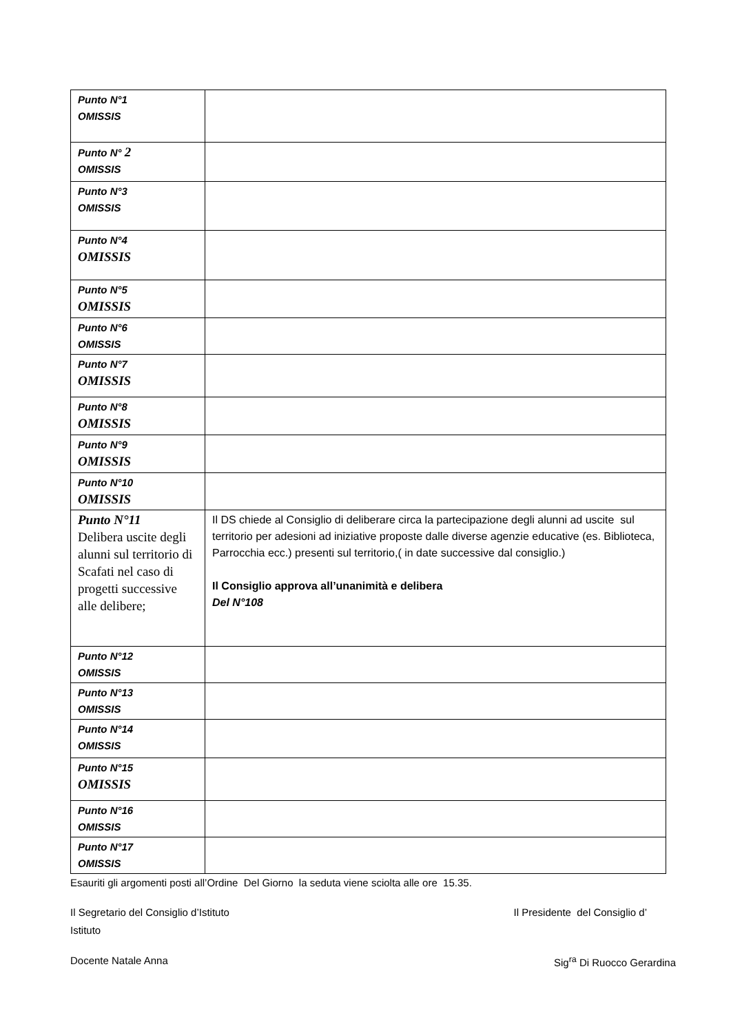| Punto N°1 OMISSIS | |
| Punto N° 2 OMISSIS | |
| Punto N°3 OMISSIS | |
| Punto N°4 OMISSIS | |
| Punto N°5 OMISSIS | |
| Punto N°6 OMISSIS | |
| Punto N°7 OMISSIS | |
| Punto N°8 OMISSIS | |
| Punto N°9 OMISSIS | |
| Punto N°10 OMISSIS | |
| Punto N°11 Delibera uscite degli alunni sul territorio di Scafati nel caso di progetti successive alle delibere; | Il DS chiede al Consiglio di deliberare circa la partecipazione degli alunni ad uscite sul territorio per adesioni ad iniziative proposte dalle diverse agenzie educative (es. Biblioteca, Parrocchia ecc.) presenti sul territorio,( in date successive dal consiglio.) Il Consiglio approva all’unanimità e delibera Del N°108 |
| Punto N°12 OMISSIS | |
| Punto N°13 OMISSIS | |
| Punto N°14 OMISSIS | |
| Punto N°15 OMISSIS | |
| Punto N°16 OMISSIS | |
| Punto N°17 OMISSIS | |
Esauriti gli argomenti posti all’Ordine Del Giorno la seduta viene sciolta alle ore 15.35.
Il Segretario del Consiglio d’Istituto Il Presidente del Consiglio d’
Istituto
Docente Natale Anna Sig<sup>ra</sup> Di Ruocco Gerardina